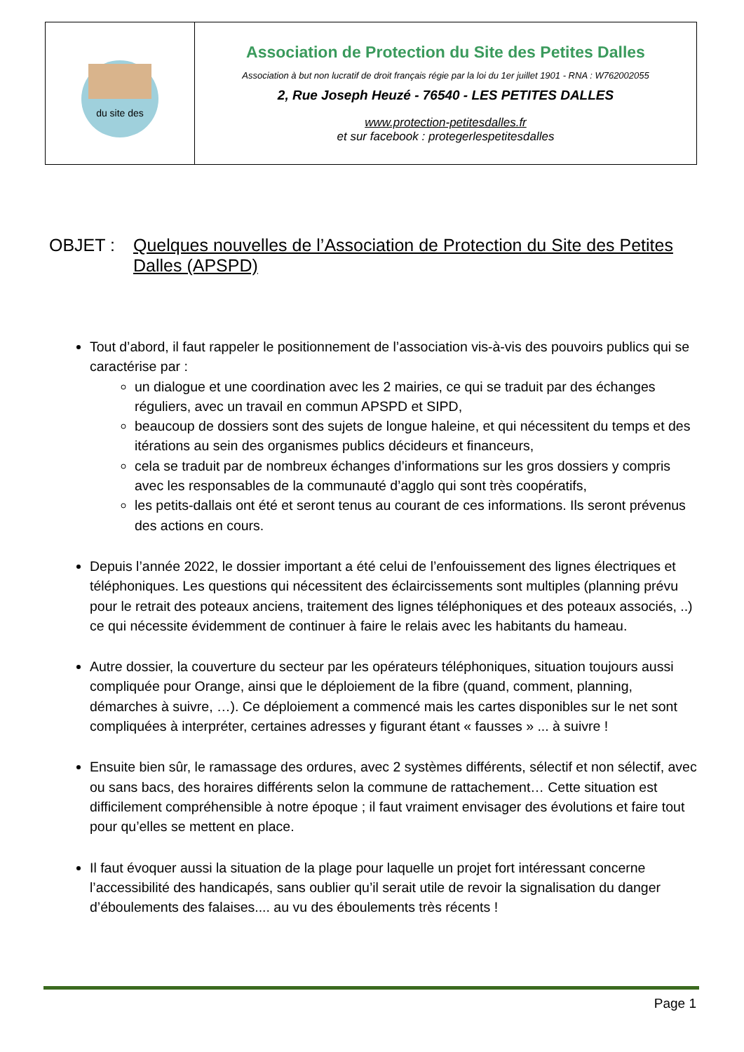| du site des | Association de Protection du Site des Petites Dalles Association à but non lucratif de droit français régie par la loi du 1er juillet 1901 - RNA : W762002055 2, Rue Joseph Heuzé - 76540 - LES PETITES DALLES www.protection-petitesdalles.fr et sur facebook : protegerlespetitesdalles |
OBJET : Quelques nouvelles de l’Association de Protection du Site des Petites Dalles (APSPD)
Tout d’abord, il faut rappeler le positionnement de l’association vis-à-vis des pouvoirs publics qui se caractérise par :
un dialogue et une coordination avec les 2 mairies, ce qui se traduit par des échanges réguliers, avec un travail en commun APSPD et SIPD,
beaucoup de dossiers sont des sujets de longue haleine, et qui nécessitent du temps et des itérations au sein des organismes publics décideurs et financeurs,
cela se traduit par de nombreux échanges d’informations sur les gros dossiers y compris avec les responsables de la communauté d’agglo qui sont très coopératifs,
les petits-dallais ont été et seront tenus au courant de ces informations. Ils seront prévenus des actions en cours.
Depuis l’année 2022, le dossier important a été celui de l’enfouissement des lignes électriques et téléphoniques. Les questions qui nécessitent des éclaircissements sont multiples (planning prévu pour le retrait des poteaux anciens, traitement des lignes téléphoniques et des poteaux associés, ..) ce qui nécessite évidemment de continuer à faire le relais avec les habitants du hameau.
Autre dossier, la couverture du secteur par les opérateurs téléphoniques, situation toujours aussi compliquée pour Orange, ainsi que le déploiement de la fibre (quand, comment, planning, démarches à suivre, …). Ce déploiement a commencé mais les cartes disponibles sur le net sont compliquées à interpréter, certaines adresses y figurant étant « fausses » ... à suivre !
Ensuite bien sûr, le ramassage des ordures, avec 2 systèmes différents, sélectif et non sélectif, avec ou sans bacs, des horaires différents selon la commune de rattachement… Cette situation est difficilement compréhensible à notre époque ; il faut vraiment envisager des évolutions et faire tout pour qu’elles se mettent en place.
Il faut évoquer aussi la situation de la plage pour laquelle un projet fort intéressant concerne l’accessibilité des handicapés, sans oublier qu’il serait utile de revoir la signalisation du danger d’éboulements des falaises.... au vu des éboulements très récents !
Page 1